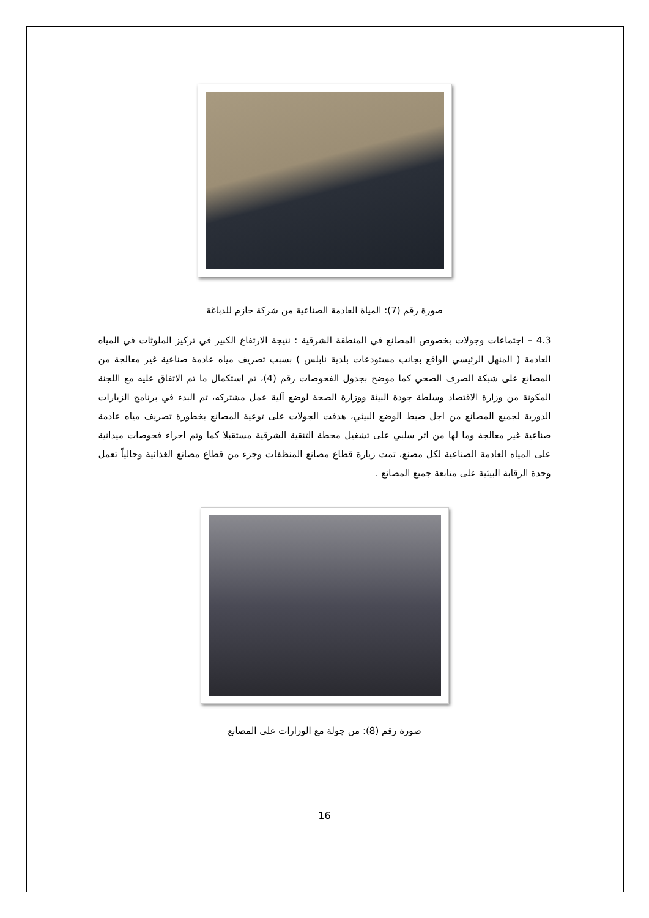صورة رقم (7): المياة العادمة الصناعية من شركة حازم للدباغة
4.3 – اجتماعات وجولات بخصوص المصانع في المنطقة الشرقية : نتيجة الارتفاع الكبير في تركيز الملوثات في المياه العادمة ( المنهل الرئيسي الواقع بجانب مستودعات بلدية نابلس ) بسبب تصريف مياه عادمة صناعية غير معالجة من المصانع على شبكة الصرف الصحي كما موضح بجدول الفحوصات رقم (4)، تم استكمال ما تم الاتفاق عليه مع اللجنة المكونة من وزارة الاقتصاد وسلطة جودة البيئة ووزارة الصحة لوضع آلية عمل مشتركه، تم البدء في برنامج الزيارات الدورية لجميع المصانع من اجل ضبط الوضع البيئي، هدفت الجولات على توعية المصانع بخطورة تصريف مياه عادمة صناعية غير معالجة وما لها من اثر سلبي على تشغيل محطة التنقية الشرقية مستقبلا كما وتم اجراء فحوصات ميدانية على المياه العادمة الصناعية لكل مصنع، تمت زيارة قطاع مصانع المنظفات وجزء من قطاع مصانع الغذائية وحالياً تعمل وحدة الرقابة البيئية على متابعة جميع المصانع .
صورة رقم (8): من جولة مع الوزارات على المصانع
16